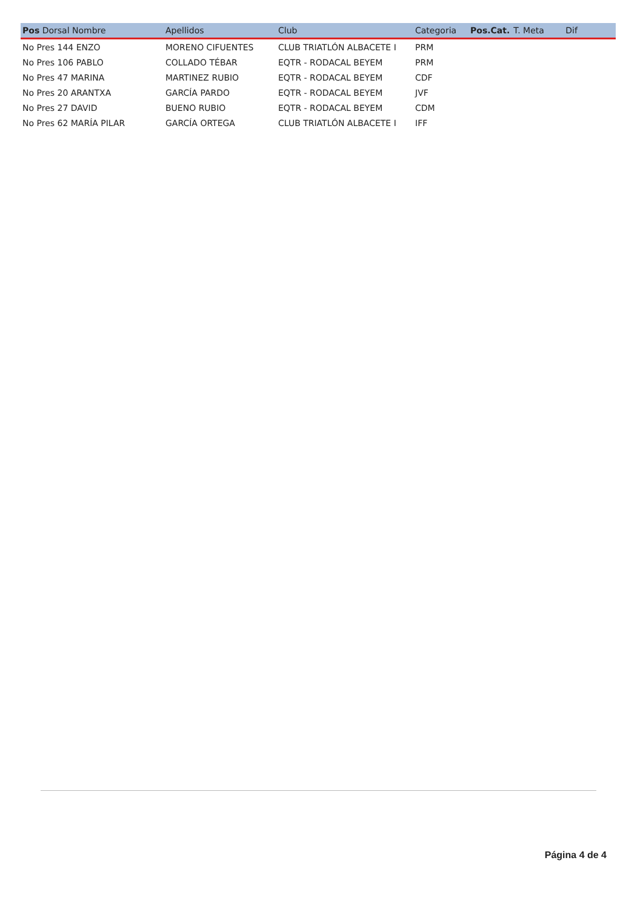| Pos Dorsal Nombre | Apellidos | Club | Categoria | Pos.Cat. | T. Meta | Dif |
| --- | --- | --- | --- | --- | --- | --- |
| No Pres 144 ENZO | MORENO CIFUENTES | CLUB TRIATLÓN ALBACETE I | PRM | | | |
| No Pres 106 PABLO | COLLADO TÉBAR | EQTR - RODACAL BEYEM | PRM | | | |
| No Pres 47 MARINA | MARTINEZ RUBIO | EQTR - RODACAL BEYEM | CDF | | | |
| No Pres 20 ARANTXA | GARCÍA PARDO | EQTR - RODACAL BEYEM | JVF | | | |
| No Pres 27 DAVID | BUENO RUBIO | EQTR - RODACAL BEYEM | CDM | | | |
| No Pres 62 MARÍA PILAR | GARCÍA ORTEGA | CLUB TRIATLÓN ALBACETE I | IFF | | | |
Página 4 de 4